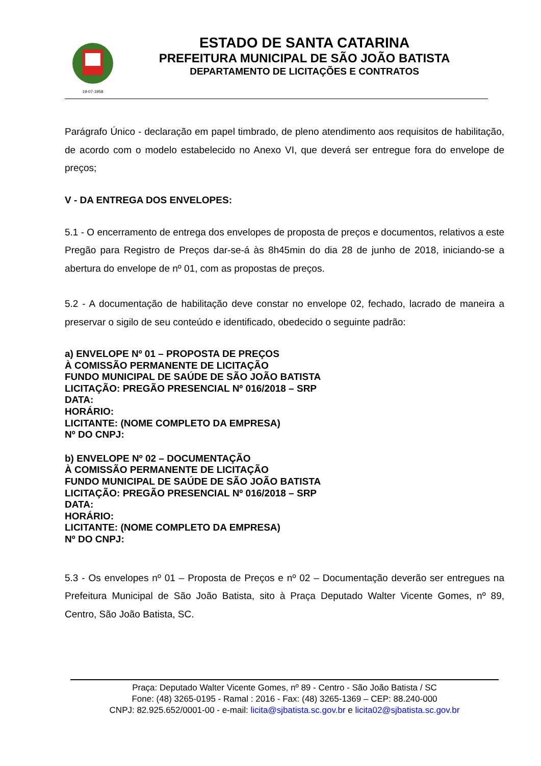19-07-1958
ESTADO DE SANTA CATARINA
PREFEITURA MUNICIPAL DE SÃO JOÃO BATISTA
DEPARTAMENTO DE LICITAÇÕES E CONTRATOS
Parágrafo Único - declaração em papel timbrado, de pleno atendimento aos requisitos de habilitação, de acordo com o modelo estabelecido no Anexo VI, que deverá ser entregue fora do envelope de preços;
V - DA ENTREGA DOS ENVELOPES:
5.1 - O encerramento de entrega dos envelopes de proposta de preços e documentos, relativos a este Pregão para Registro de Preços dar-se-á às 8h45min do dia 28 de junho de 2018, iniciando-se a abertura do envelope de nº 01, com as propostas de preços.
5.2 - A documentação de habilitação deve constar no envelope 02, fechado, lacrado de maneira a preservar o sigilo de seu conteúdo e identificado, obedecido o seguinte padrão:
a) ENVELOPE Nº 01 – PROPOSTA DE PREÇOS
À COMISSÃO PERMANENTE DE LICITAÇÃO
FUNDO MUNICIPAL DE SAÚDE DE SÃO JOÃO BATISTA
LICITAÇÃO: PREGÃO PRESENCIAL Nº 016/2018 – SRP
DATA:
HORÁRIO:
LICITANTE: (NOME COMPLETO DA EMPRESA)
Nº DO CNPJ:
b) ENVELOPE Nº 02 – DOCUMENTAÇÃO
À COMISSÃO PERMANENTE DE LICITAÇÃO
FUNDO MUNICIPAL DE SAÚDE DE SÃO JOÃO BATISTA
LICITAÇÃO: PREGÃO PRESENCIAL Nº 016/2018 – SRP
DATA:
HORÁRIO:
LICITANTE: (NOME COMPLETO DA EMPRESA)
Nº DO CNPJ:
5.3 - Os envelopes nº 01 – Proposta de Preços e nº 02 – Documentação deverão ser entregues na Prefeitura Municipal de São João Batista, sito à Praça Deputado Walter Vicente Gomes, nº 89, Centro, São João Batista, SC.
Praça: Deputado Walter Vicente Gomes, nº 89 - Centro - São João Batista / SC
Fone: (48) 3265-0195 - Ramal : 2016 - Fax: (48) 3265-1369 – CEP: 88.240-000
CNPJ: 82.925.652/0001-00 - e-mail: licita@sjbatista.sc.gov.br e licita02@sjbatista.sc.gov.br